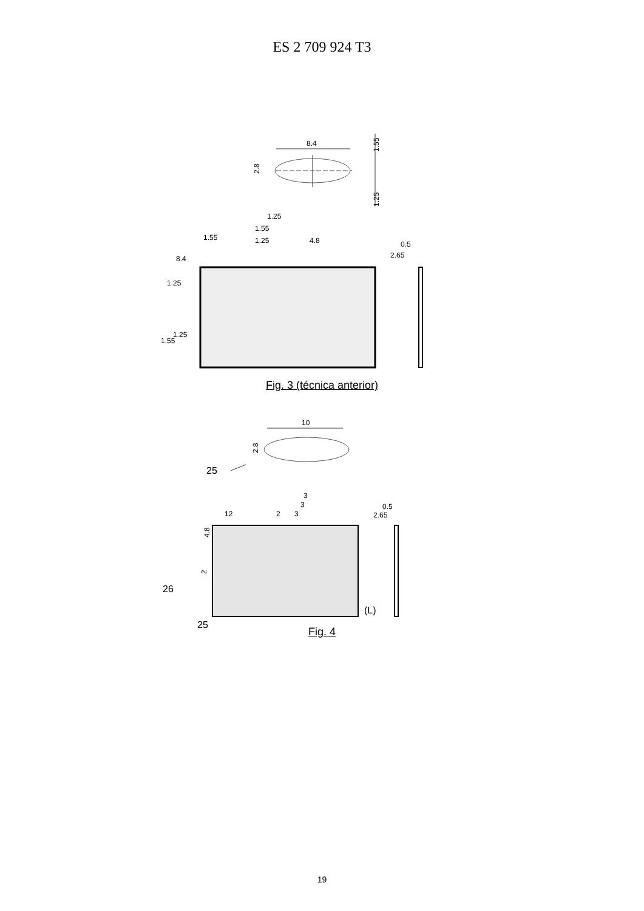ES 2 709 924 T3
8.4
2.8
1.55
1.25
0.5
2.65
8.4
1.55
1.25
1.55
1.25
4.8
1.25
1.25
1.55
Fig. 3 (técnica anterior)
10
2.8
25
12
2
3
3
3
0.5
2.65
4.8
2
26
(L)
25
Fig. 4
19